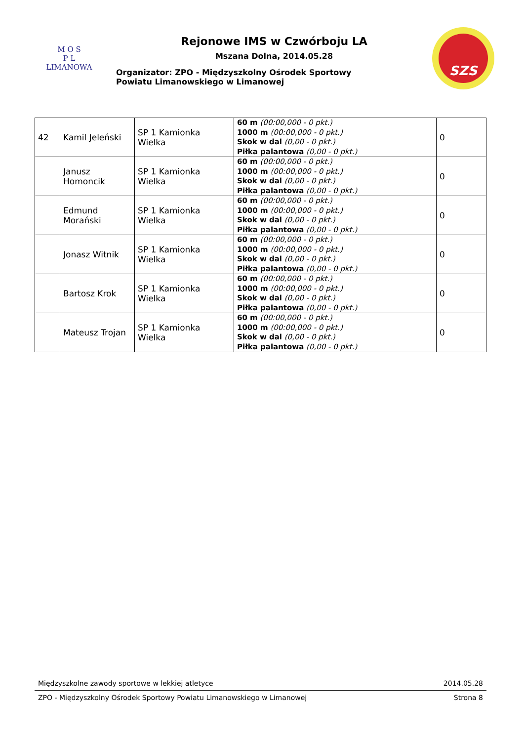M O S
P L
LIMANOWA
Rejonowe IMS w Czwórboju LA
Mszana Dolna, 2014.05.28
Organizator: ZPO - Międzyszkolny Ośrodek Sportowy
Powiatu Limanowskiego w Limanowej
SZS
| 42 | Kamil Jeleński | SP 1 Kamionka Wielka | 60 m (00:00,000 - 0 pkt.) 1000 m (00:00,000 - 0 pkt.) Skok w dal (0,00 - 0 pkt.) Piłka palantowa (0,00 - 0 pkt.) | 0 |
| | Janusz Homoncik | SP 1 Kamionka Wielka | 60 m (00:00,000 - 0 pkt.) 1000 m (00:00,000 - 0 pkt.) Skok w dal (0,00 - 0 pkt.) Piłka palantowa (0,00 - 0 pkt.) | 0 |
| | Edmund Morański | SP 1 Kamionka Wielka | 60 m (00:00,000 - 0 pkt.) 1000 m (00:00,000 - 0 pkt.) Skok w dal (0,00 - 0 pkt.) Piłka palantowa (0,00 - 0 pkt.) | 0 |
| | Jonasz Witnik | SP 1 Kamionka Wielka | 60 m (00:00,000 - 0 pkt.) 1000 m (00:00,000 - 0 pkt.) Skok w dal (0,00 - 0 pkt.) Piłka palantowa (0,00 - 0 pkt.) | 0 |
| | Bartosz Krok | SP 1 Kamionka Wielka | 60 m (00:00,000 - 0 pkt.) 1000 m (00:00,000 - 0 pkt.) Skok w dal (0,00 - 0 pkt.) Piłka palantowa (0,00 - 0 pkt.) | 0 |
| | Mateusz Trojan | SP 1 Kamionka Wielka | 60 m (00:00,000 - 0 pkt.) 1000 m (00:00,000 - 0 pkt.) Skok w dal (0,00 - 0 pkt.) Piłka palantowa (0,00 - 0 pkt.) | 0 |
Międzyszkolne zawody sportowe w lekkiej atletyce 2014.05.28
ZPO - Międzyszkolny Ośrodek Sportowy Powiatu Limanowskiego w Limanowej Strona 8